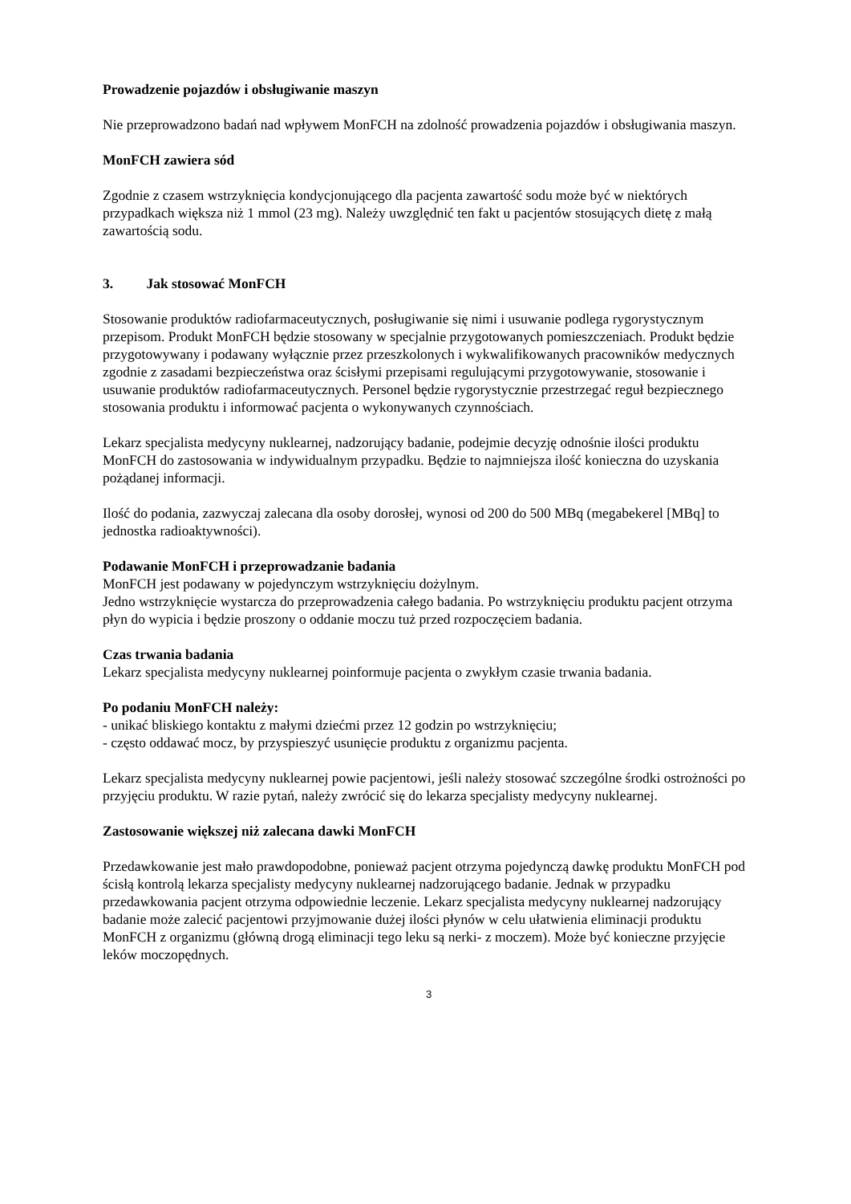Prowadzenie pojazdów i obsługiwanie maszyn
Nie przeprowadzono badań nad wpływem MonFCH na zdolność prowadzenia pojazdów i obsługiwania maszyn.
MonFCH zawiera sód
Zgodnie z czasem wstrzyknięcia kondycjonującego dla pacjenta zawartość sodu może być w niektórych przypadkach większa niż 1 mmol (23 mg). Należy uwzględnić ten fakt u pacjentów stosujących dietę z małą zawartością sodu.
3. Jak stosować MonFCH
Stosowanie produktów radiofarmaceutycznych, posługiwanie się nimi i usuwanie podlega rygorystycznym przepisom. Produkt MonFCH będzie stosowany w specjalnie przygotowanych pomieszczeniach. Produkt będzie przygotowywany i podawany wyłącznie przez przeszkolonych i wykwalifikowanych pracowników medycznych zgodnie z zasadami bezpieczeństwa oraz ścisłymi przepisami regulującymi przygotowywanie, stosowanie i usuwanie produktów radiofarmaceutycznych. Personel będzie rygorystycznie przestrzegać reguł bezpiecznego stosowania produktu i informować pacjenta o wykonywanych czynnościach.
Lekarz specjalista medycyny nuklearnej, nadzorujący badanie, podejmie decyzję odnośnie ilości produktu MonFCH do zastosowania w indywidualnym przypadku. Będzie to najmniejsza ilość konieczna do uzyskania pożądanej informacji.
Ilość do podania, zazwyczaj zalecana dla osoby dorosłej, wynosi od 200 do 500 MBq (megabekerel [MBq] to jednostka radioaktywności).
Podawanie MonFCH i przeprowadzanie badania
MonFCH jest podawany w pojedynczym wstrzyknięciu dożylnym.
Jedno wstrzyknięcie wystarcza do przeprowadzenia całego badania. Po wstrzyknięciu produktu pacjent otrzyma płyn do wypicia i będzie proszony o oddanie moczu tuż przed rozpoczęciem badania.
Czas trwania badania
Lekarz specjalista medycyny nuklearnej poinformuje pacjenta o zwykłym czasie trwania badania.
Po podaniu MonFCH należy:
- unikać bliskiego kontaktu z małymi dziećmi przez 12 godzin po wstrzyknięciu;
- często oddawać mocz, by przyspieszyć usunięcie produktu z organizmu pacjenta.
Lekarz specjalista medycyny nuklearnej powie pacjentowi, jeśli należy stosować szczególne środki ostrożności po przyjęciu produktu. W razie pytań, należy zwrócić się do lekarza specjalisty medycyny nuklearnej.
Zastosowanie większej niż zalecana dawki MonFCH
Przedawkowanie jest mało prawdopodobne, ponieważ pacjent otrzyma pojedynczą dawkę produktu MonFCH pod ścisłą kontrolą lekarza specjalisty medycyny nuklearnej nadzorującego badanie. Jednak w przypadku przedawkowania pacjent otrzyma odpowiednie leczenie. Lekarz specjalista medycyny nuklearnej nadzorujący badanie może zalecić pacjentowi przyjmowanie dużej ilości płynów w celu ułatwienia eliminacji produktu MonFCH z organizmu (główną drogą eliminacji tego leku są nerki- z moczem). Może być konieczne przyjęcie leków moczopędnych.
3